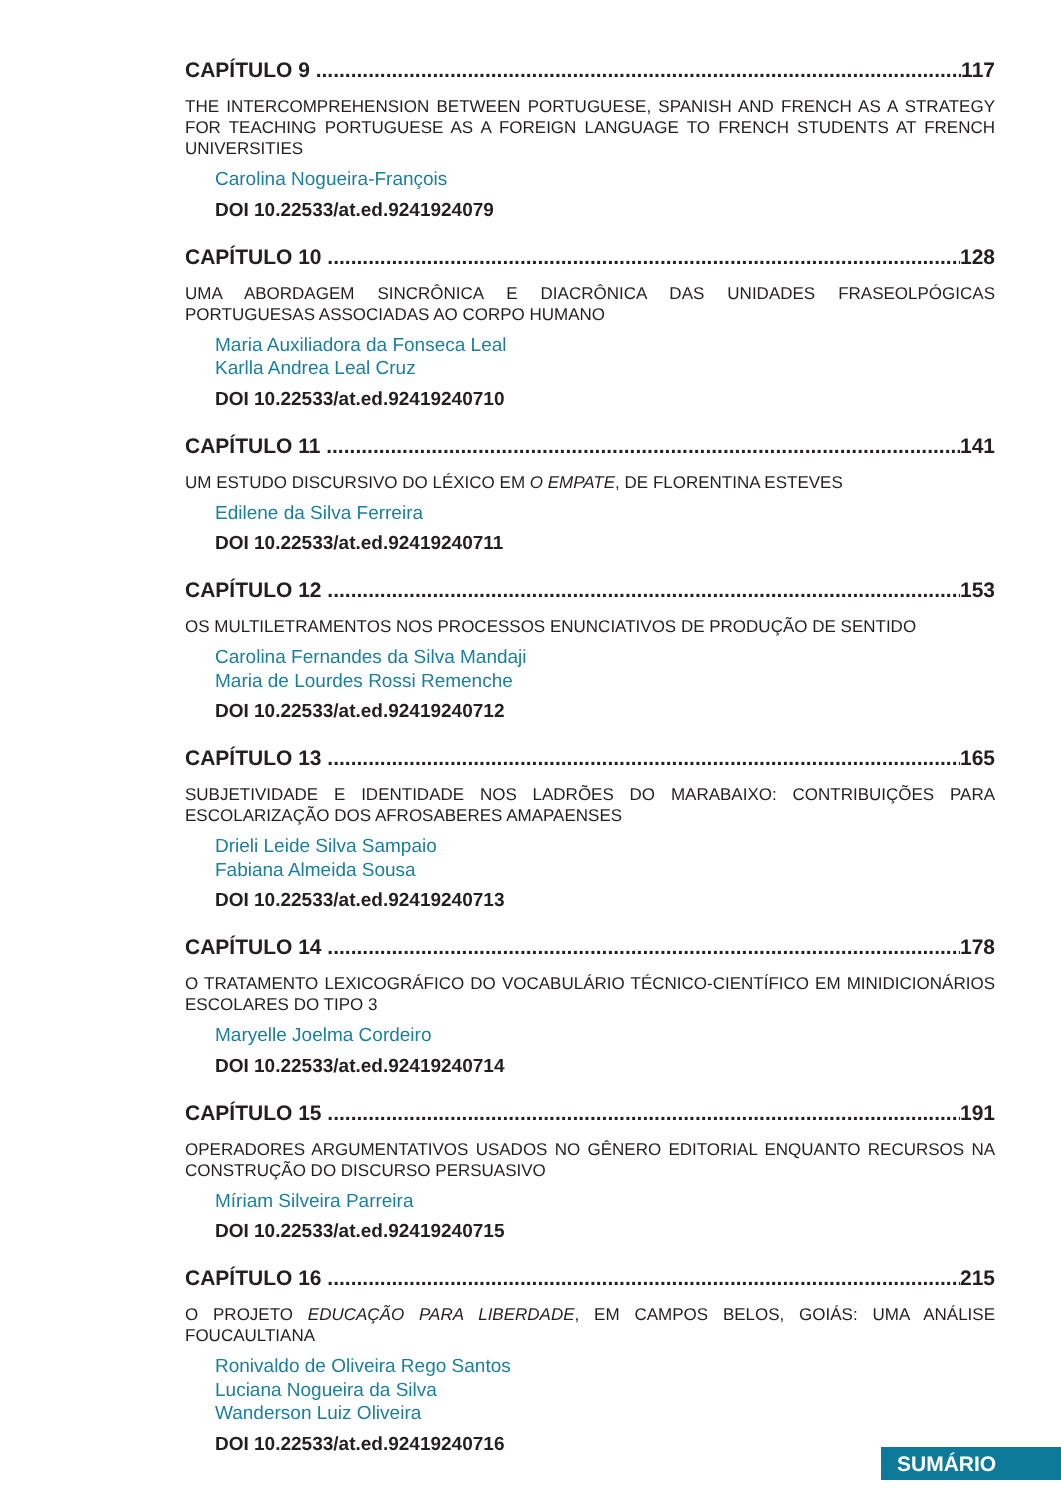CAPÍTULO 9 117
THE INTERCOMPREHENSION BETWEEN PORTUGUESE, SPANISH AND FRENCH AS A STRATEGY FOR TEACHING PORTUGUESE AS A FOREIGN LANGUAGE TO FRENCH STUDENTS AT FRENCH UNIVERSITIES
Carolina Nogueira-François
DOI 10.22533/at.ed.9241924079
CAPÍTULO 10 128
UMA ABORDAGEM SINCRÔNICA E DIACRÔNICA DAS UNIDADES FRASEOLPÓGICAS PORTUGUESAS ASSOCIADAS AO CORPO HUMANO
Maria Auxiliadora da Fonseca Leal
Karlla Andrea Leal Cruz
DOI 10.22533/at.ed.92419240710
CAPÍTULO 11 141
UM ESTUDO DISCURSIVO DO LÉXICO EM O EMPATE, DE FLORENTINA ESTEVES
Edilene da Silva Ferreira
DOI 10.22533/at.ed.92419240711
CAPÍTULO 12 153
OS MULTILETRAMENTOS NOS PROCESSOS ENUNCIATIVOS DE PRODUÇÃO DE SENTIDO
Carolina Fernandes da Silva Mandaji
Maria de Lourdes Rossi Remenche
DOI 10.22533/at.ed.92419240712
CAPÍTULO 13 165
SUBJETIVIDADE E IDENTIDADE NOS LADRÕES DO MARABAIXO: CONTRIBUIÇÕES PARA ESCOLARIZAÇÃO DOS AFROSABERES AMAPAENSES
Drieli Leide Silva Sampaio
Fabiana Almeida Sousa
DOI 10.22533/at.ed.92419240713
CAPÍTULO 14 178
O TRATAMENTO LEXICOGRÁFICO DO VOCABULÁRIO TÉCNICO-CIENTÍFICO EM MINIDICIONÁRIOS ESCOLARES DO TIPO 3
Maryelle Joelma Cordeiro
DOI 10.22533/at.ed.92419240714
CAPÍTULO 15 191
OPERADORES ARGUMENTATIVOS USADOS NO GÊNERO EDITORIAL ENQUANTO RECURSOS NA CONSTRUÇÃO DO DISCURSO PERSUASIVO
Míriam Silveira Parreira
DOI 10.22533/at.ed.92419240715
CAPÍTULO 16 215
O PROJETO EDUCAÇÃO PARA LIBERDADE, EM CAMPOS BELOS, GOIÁS: UMA ANÁLISE FOUCAULTIANA
Ronivaldo de Oliveira Rego Santos
Luciana Nogueira da Silva
Wanderson Luiz Oliveira
DOI 10.22533/at.ed.92419240716
SUMÁRIO